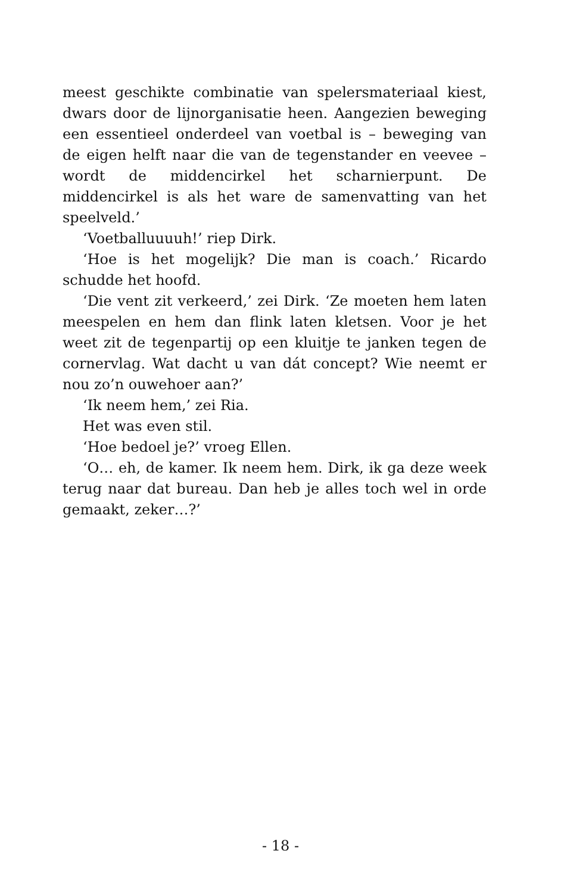meest geschikte combinatie van spelersmateriaal kiest, dwars door de lijnorganisatie heen. Aangezien beweging een essentieel onderdeel van voetbal is – beweging van de eigen helft naar die van de tegenstander en veevee – wordt de middencirkel het scharnierpunt. De middencirkel is als het ware de samenvatting van het speelveld.’
‘Voetballuuuuh!’ riep Dirk.
‘Hoe is het mogelijk? Die man is coach.’ Ricardo schudde het hoofd.
‘Die vent zit verkeerd,’ zei Dirk. ‘Ze moeten hem laten meespelen en hem dan flink laten kletsen. Voor je het weet zit de tegenpartij op een kluitje te janken tegen de cornervlag. Wat dacht u van dát concept? Wie neemt er nou zo’n ouwehoer aan?’
‘Ik neem hem,’ zei Ria.
Het was even stil.
‘Hoe bedoel je?’ vroeg Ellen.
‘O… eh, de kamer. Ik neem hem. Dirk, ik ga deze week terug naar dat bureau. Dan heb je alles toch wel in orde gemaakt, zeker…?’
- 18 -